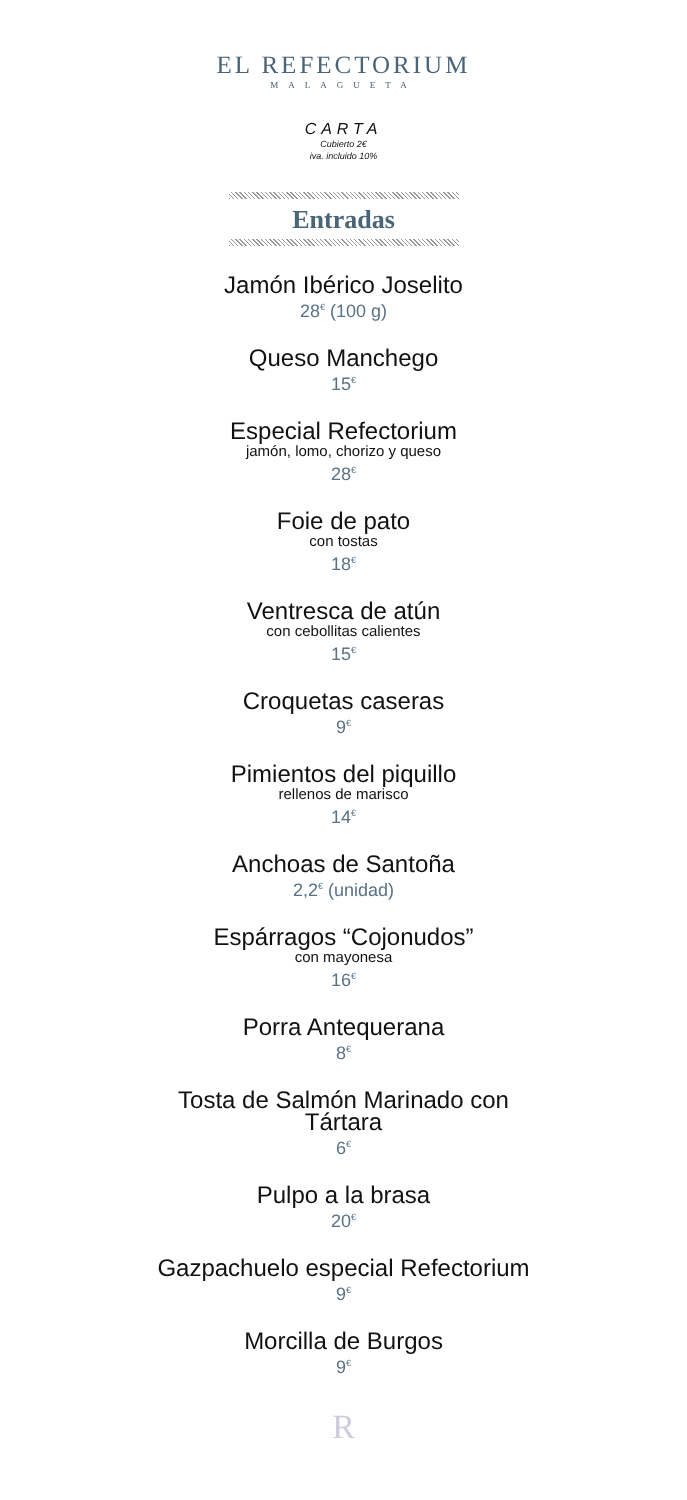EL REFECTORIUM
MALAGUETA
CARTA
Cubierto 2€
iva. incluido 10%
Entradas
Jamón Ibérico Joselito
28<sup>€</sup> (100 g)
Queso Manchego
15<sup>€</sup>
Especial Refectorium
jamón, lomo, chorizo y queso
28<sup>€</sup>
Foie de pato
con tostas
18<sup>€</sup>
Ventresca de atún
con cebollitas calientes
15<sup>€</sup>
Croquetas caseras
9<sup>€</sup>
Pimientos del piquillo
rellenos de marisco
14<sup>€</sup>
Anchoas de Santoña
2,2<sup>€</sup> (unidad)
Espárragos “Cojonudos”
con mayonesa
16<sup>€</sup>
Porra Antequerana
8<sup>€</sup>
Tosta de Salmón Marinado con
Tártara
6<sup>€</sup>
Pulpo a la brasa
20<sup>€</sup>
Gazpachuelo especial Refectorium
9<sup>€</sup>
Morcilla de Burgos
9<sup>€</sup>
R